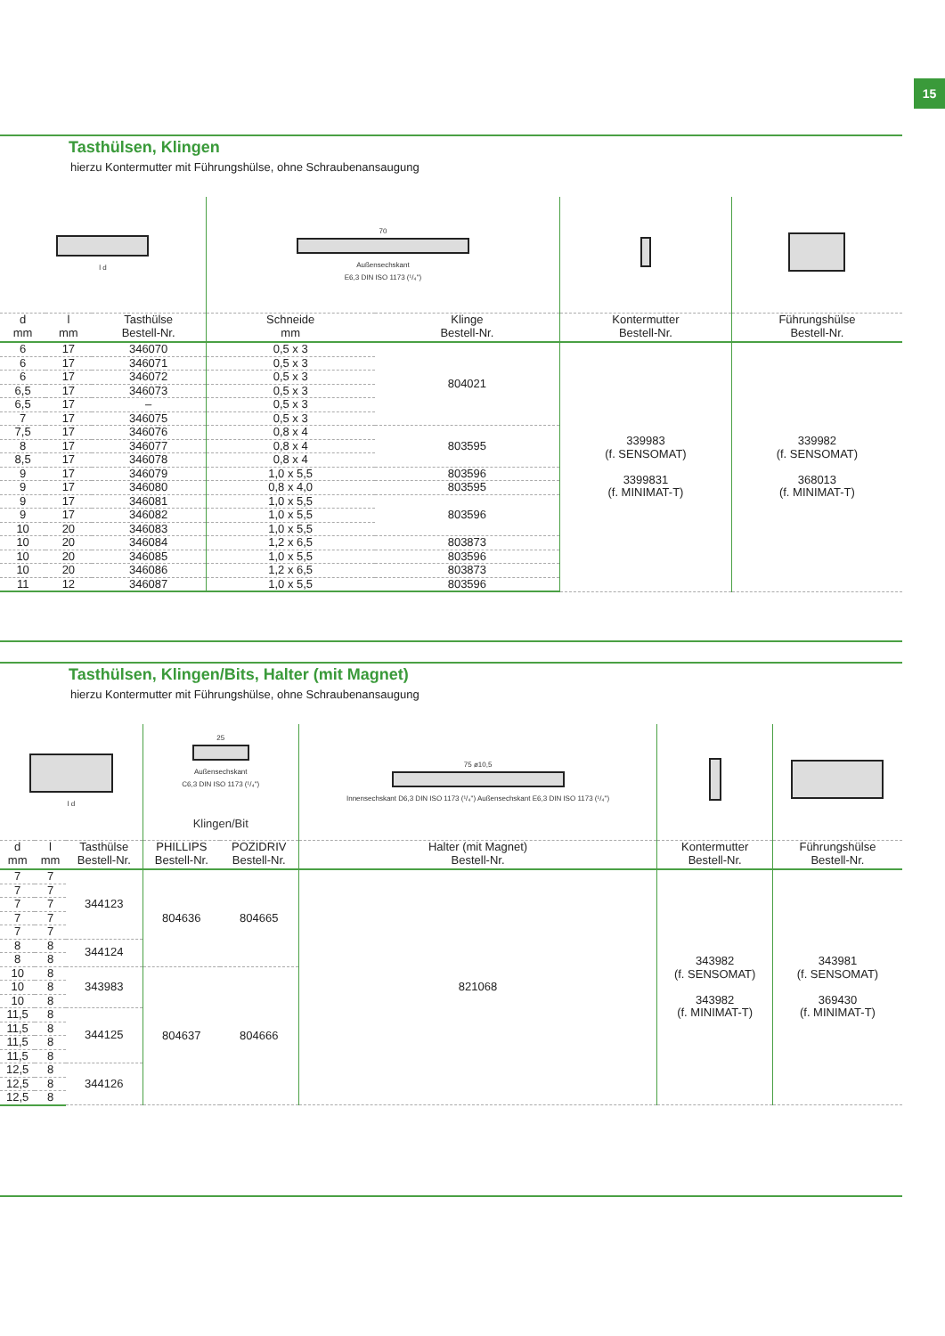15
Tasthülsen, Klingen
hierzu Kontermutter mit Führungshülse, ohne Schraubenansaugung
| l d | | | 70 Außensechskant E6,3 DIN ISO 1173 (¹/₄") | | | |
| d mm | l mm | Tasthülse Bestell-Nr. | Schneide mm | Klinge Bestell-Nr. | Kontermutter Bestell-Nr. | Führungshülse Bestell-Nr. |
| 6 | 17 | 346070 | 0,5 x 3 | 804021 | 339983 (f. SENSOMAT) 3399831 (f. MINIMAT-T) | 339982 (f. SENSOMAT) 368013 (f. MINIMAT-T) |
| 6 | 17 | 346071 | 0,5 x 3 | | | |
| 6 | 17 | 346072 | 0,5 x 3 | | | |
| 6,5 | 17 | 346073 | 0,5 x 3 | | | |
| 6,5 | 17 | – | 0,5 x 3 | | | |
| 7 | 17 | 346075 | 0,5 x 3 | | | |
| 7,5 | 17 | 346076 | 0,8 x 4 | 803595 | | |
| 8 | 17 | 346077 | 0,8 x 4 | | | |
| 8,5 | 17 | 346078 | 0,8 x 4 | | | |
| 9 | 17 | 346079 | 1,0 x 5,5 | 803596 | | |
| 9 | 17 | 346080 | 0,8 x 4,0 | 803595 | | |
| 9 | 17 | 346081 | 1,0 x 5,5 | 803596 | | |
| 9 | 17 | 346082 | 1,0 x 5,5 | | | |
| 10 | 20 | 346083 | 1,0 x 5,5 | | | |
| 10 | 20 | 346084 | 1,2 x 6,5 | 803873 | | |
| 10 | 20 | 346085 | 1,0 x 5,5 | 803596 | | |
| 10 | 20 | 346086 | 1,2 x 6,5 | 803873 | | |
| 11 | 12 | 346087 | 1,0 x 5,5 | 803596 | | |
Tasthülsen, Klingen/Bits, Halter (mit Magnet)
hierzu Kontermutter mit Führungshülse, ohne Schraubenansaugung
| l d | | | 25 Außensechskant C6,3 DIN ISO 1173 (¹/₄") Klingen/Bit | | 75 ø10,5 Innensechskant D6,3 DIN ISO 1173 (¹/₄") Außensechskant E6,3 DIN ISO 1173 (¹/₄") | | |
| d mm | l mm | Tasthülse Bestell-Nr. | PHILLIPS Bestell-Nr. | POZIDRIV Bestell-Nr. | Halter (mit Magnet) Bestell-Nr. | Kontermutter Bestell-Nr. | Führungshülse Bestell-Nr. |
| 7 | 7 | 344123 | 804636 | 804665 | 821068 | 343982 (f. SENSOMAT) 343982 (f. MINIMAT-T) | 343981 (f. SENSOMAT) 369430 (f. MINIMAT-T) |
| 7 | 7 | | | | | | |
| 7 | 7 | | | | | | |
| 7 | 7 | | | | | | |
| 7 | 7 | | | | | | |
| 8 | 8 | 344124 | | | | | |
| 8 | 8 | | | | | | |
| 10 | 8 | 343983 | 804637 | 804666 | | | |
| 10 | 8 | | | | | | |
| 10 | 8 | | | | | | |
| 11,5 | 8 | 344125 | | | | | |
| 11,5 | 8 | | | | | | |
| 11,5 | 8 | | | | | | |
| 11,5 | 8 | | | | | | |
| 12,5 | 8 | 344126 | | | | | |
| 12,5 | 8 | | | | | | |
| 12,5 | 8 | | | | | | |